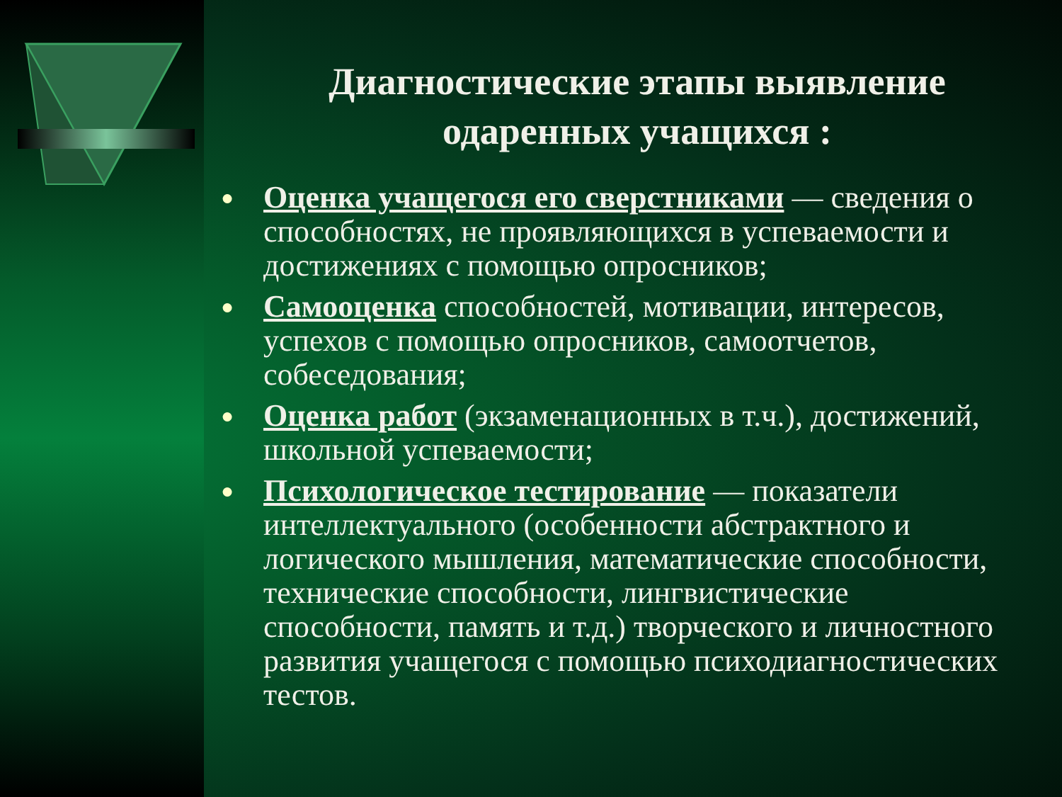Диагностические этапы выявление одаренных учащихся :
● Оценка учащегося его сверстниками — сведения о способностях, не проявляющихся в успеваемости и достижениях с помощью опросников;
● Самооценка способностей, мотивации, интересов, успехов с помощью опросников, самоотчетов, собеседования;
● Оценка работ (экзаменационных в т.ч.), достижений, школьной успеваемости;
● Психологическое тестирование — показатели интеллектуального (особенности абстрактного и логического мышления, математические способности, технические способности, лингвистические способности, память и т.д.) творческого и личностного развития учащегося с помощью психодиагностических тестов.